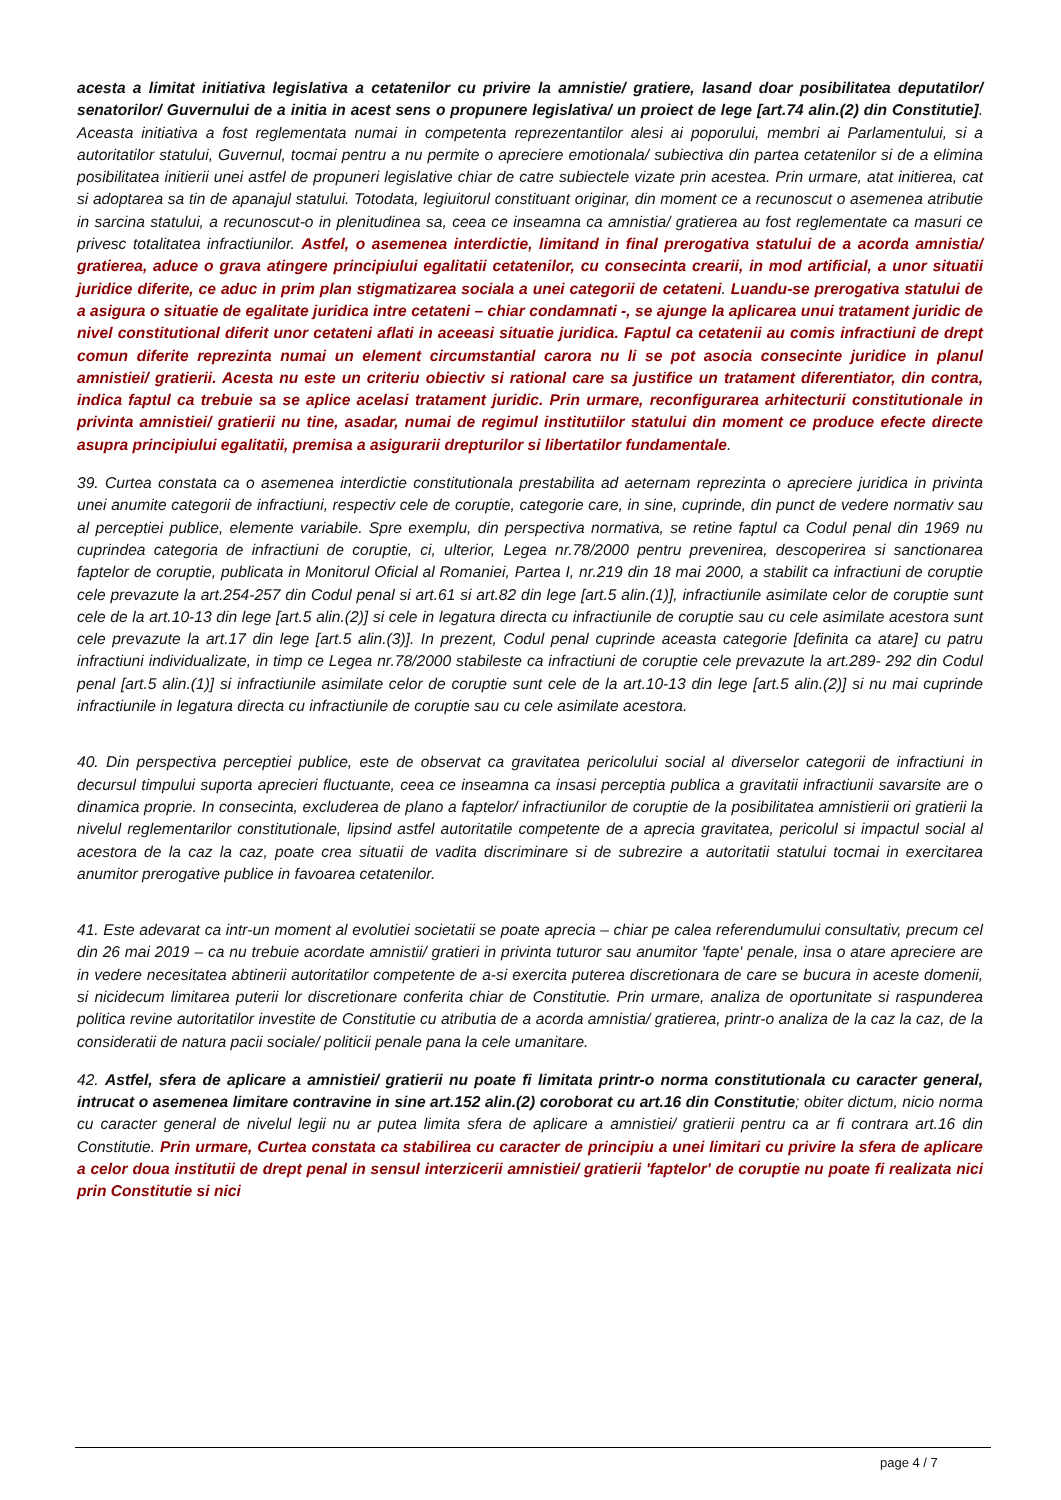acesta a limitat initiativa legislativa a cetatenilor cu privire la amnistie/ gratiere, lasand doar posibilitatea deputatilor/ senatorilor/ Guvernului de a initia in acest sens o propunere legislativa/ un proiect de lege [art.74 alin.(2) din Constitutie]. Aceasta initiativa a fost reglementata numai in competenta reprezentantilor alesi ai poporului, membri ai Parlamentului, si a autoritatilor statului, Guvernul, tocmai pentru a nu permite o apreciere emotionala/ subiectiva din partea cetatenilor si de a elimina posibilitatea initierii unei astfel de propuneri legislative chiar de catre subiectele vizate prin acestea. Prin urmare, atat initierea, cat si adoptarea sa tin de apanajul statului. Totodata, legiuitorul constituant originar, din moment ce a recunoscut o asemenea atributie in sarcina statului, a recunoscut-o in plenitudinea sa, ceea ce inseamna ca amnistia/ gratierea au fost reglementate ca masuri ce privesc totalitatea infractiunilor. Astfel, o asemenea interdictie, limitand in final prerogativa statului de a acorda amnistia/ gratierea, aduce o grava atingere principiului egalitatii cetatenilor, cu consecinta crearii, in mod artificial, a unor situatii juridice diferite, ce aduc in prim plan stigmatizarea sociala a unei categorii de cetateni. Luandu-se prerogativa statului de a asigura o situatie de egalitate juridica intre cetateni – chiar condamnati -, se ajunge la aplicarea unui tratament juridic de nivel constitutional diferit unor cetateni aflati in aceeasi situatie juridica. Faptul ca cetatenii au comis infractiuni de drept comun diferite reprezinta numai un element circumstantial carora nu li se pot asocia consecinte juridice in planul amnistiei/ gratierii. Acesta nu este un criteriu obiectiv si rational care sa justifice un tratament diferentiator, din contra, indica faptul ca trebuie sa se aplice acelasi tratament juridic. Prin urmare, reconfigurarea arhitecturii constitutionale in privinta amnistiei/ gratierii nu tine, asadar, numai de regimul institutiilor statului din moment ce produce efecte directe asupra principiului egalitatii, premisa a asigurarii drepturilor si libertatilor fundamentale.
39. Curtea constata ca o asemenea interdictie constitutionala prestabilita ad aeternam reprezinta o apreciere juridica in privinta unei anumite categorii de infractiuni, respectiv cele de coruptie, categorie care, in sine, cuprinde, din punct de vedere normativ sau al perceptiei publice, elemente variabile. Spre exemplu, din perspectiva normativa, se retine faptul ca Codul penal din 1969 nu cuprindea categoria de infractiuni de coruptie, ci, ulterior, Legea nr.78/2000 pentru prevenirea, descoperirea si sanctionarea faptelor de coruptie, publicata in Monitorul Oficial al Romaniei, Partea I, nr.219 din 18 mai 2000, a stabilit ca infractiuni de coruptie cele prevazute la art.254-257 din Codul penal si art.61 si art.82 din lege [art.5 alin.(1)], infractiunile asimilate celor de coruptie sunt cele de la art.10-13 din lege [art.5 alin.(2)] si cele in legatura directa cu infractiunile de coruptie sau cu cele asimilate acestora sunt cele prevazute la art.17 din lege [art.5 alin.(3)]. In prezent, Codul penal cuprinde aceasta categorie [definita ca atare] cu patru infractiuni individualizate, in timp ce Legea nr.78/2000 stabileste ca infractiuni de coruptie cele prevazute la art.289- 292 din Codul penal [art.5 alin.(1)] si infractiunile asimilate celor de coruptie sunt cele de la art.10-13 din lege [art.5 alin.(2)] si nu mai cuprinde infractiunile in legatura directa cu infractiunile de coruptie sau cu cele asimilate acestora.
40. Din perspectiva perceptiei publice, este de observat ca gravitatea pericolului social al diverselor categorii de infractiuni in decursul timpului suporta aprecieri fluctuante, ceea ce inseamna ca insasi perceptia publica a gravitatii infractiunii savarsite are o dinamica proprie. In consecinta, excluderea de plano a faptelor/ infractiunilor de coruptie de la posibilitatea amnistierii ori gratierii la nivelul reglementarilor constitutionale, lipsind astfel autoritatile competente de a aprecia gravitatea, pericolul si impactul social al acestora de la caz la caz, poate crea situatii de vadita discriminare si de subrezire a autoritatii statului tocmai in exercitarea anumitor prerogative publice in favoarea cetatenilor.
41. Este adevarat ca intr-un moment al evolutiei societatii se poate aprecia – chiar pe calea referendumului consultativ, precum cel din 26 mai 2019 – ca nu trebuie acordate amnistii/ gratieri in privinta tuturor sau anumitor 'fapte' penale, insa o atare apreciere are in vedere necesitatea abtinerii autoritatilor competente de a-si exercita puterea discretionara de care se bucura in aceste domenii, si nicidecum limitarea puterii lor discretionare conferita chiar de Constitutie. Prin urmare, analiza de oportunitate si raspunderea politica revine autoritatilor investite de Constitutie cu atributia de a acorda amnistia/ gratierea, printr-o analiza de la caz la caz, de la consideratii de natura pacii sociale/ politicii penale pana la cele umanitare.
42. Astfel, sfera de aplicare a amnistiei/ gratierii nu poate fi limitata printr-o norma constitutionala cu caracter general, intrucat o asemenea limitare contravine in sine art.152 alin.(2) coroborat cu art.16 din Constitutie; obiter dictum, nicio norma cu caracter general de nivelul legii nu ar putea limita sfera de aplicare a amnistiei/ gratierii pentru ca ar fi contrara art.16 din Constitutie. Prin urmare, Curtea constata ca stabilirea cu caracter de principiu a unei limitari cu privire la sfera de aplicare a celor doua institutii de drept penal in sensul interzicerii amnistiei/ gratierii 'faptelor' de coruptie nu poate fi realizata nici prin Constitutie si nici
page 4 / 7